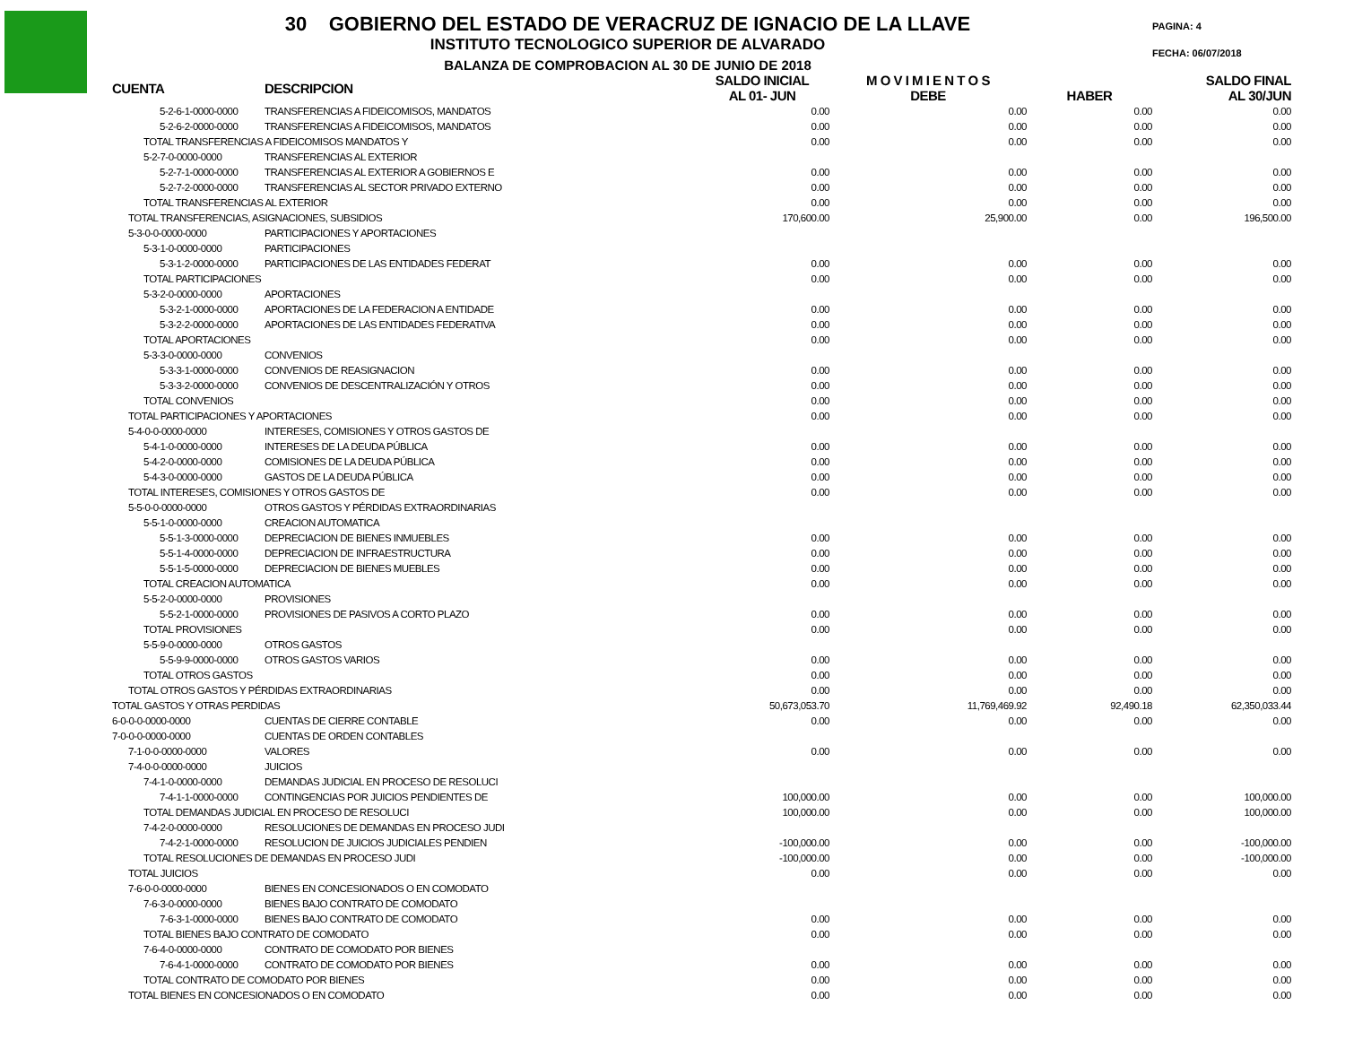30 GOBIERNO DEL ESTADO DE VERACRUZ DE IGNACIO DE LA LLAVE
INSTITUTO TECNOLOGICO SUPERIOR DE ALVARADO
BALANZA DE COMPROBACION AL 30 DE JUNIO DE 2018
PAGINA: 4
FECHA: 06/07/2018
| CUENTA | DESCRIPCION | SALDO INICIAL AL 01- JUN | M O V I M I E N T O S DEBE | HABER | SALDO FINAL AL 30/JUN |
| --- | --- | --- | --- | --- | --- |
| 5-2-6-1-0000-0000 | TRANSFERENCIAS A FIDEICOMISOS, MANDATOS | 0.00 | 0.00 | 0.00 | 0.00 |
| 5-2-6-2-0000-0000 | TRANSFERENCIAS A FIDEICOMISOS, MANDATOS | 0.00 | 0.00 | 0.00 | 0.00 |
| TOTAL TRANSFERENCIAS A FIDEICOMISOS MANDATOS Y | | 0.00 | 0.00 | 0.00 | 0.00 |
| 5-2-7-0-0000-0000 | TRANSFERENCIAS AL EXTERIOR | | | | |
| 5-2-7-1-0000-0000 | TRANSFERENCIAS AL EXTERIOR A GOBIERNOS E | 0.00 | 0.00 | 0.00 | 0.00 |
| 5-2-7-2-0000-0000 | TRANSFERENCIAS AL SECTOR PRIVADO EXTERNO | 0.00 | 0.00 | 0.00 | 0.00 |
| TOTAL TRANSFERENCIAS AL EXTERIOR | | 0.00 | 0.00 | 0.00 | 0.00 |
| TOTAL TRANSFERENCIAS, ASIGNACIONES, SUBSIDIOS | | 170,600.00 | 25,900.00 | 0.00 | 196,500.00 |
| 5-3-0-0-0000-0000 | PARTICIPACIONES Y APORTACIONES | | | | |
| 5-3-1-0-0000-0000 | PARTICIPACIONES | | | | |
| 5-3-1-2-0000-0000 | PARTICIPACIONES DE LAS ENTIDADES FEDERAT | 0.00 | 0.00 | 0.00 | 0.00 |
| TOTAL PARTICIPACIONES | | 0.00 | 0.00 | 0.00 | 0.00 |
| 5-3-2-0-0000-0000 | APORTACIONES | | | | |
| 5-3-2-1-0000-0000 | APORTACIONES DE LA FEDERACION A ENTIDADE | 0.00 | 0.00 | 0.00 | 0.00 |
| 5-3-2-2-0000-0000 | APORTACIONES DE LAS ENTIDADES FEDERATIVA | 0.00 | 0.00 | 0.00 | 0.00 |
| TOTAL APORTACIONES | | 0.00 | 0.00 | 0.00 | 0.00 |
| 5-3-3-0-0000-0000 | CONVENIOS | | | | |
| 5-3-3-1-0000-0000 | CONVENIOS DE REASIGNACION | 0.00 | 0.00 | 0.00 | 0.00 |
| 5-3-3-2-0000-0000 | CONVENIOS DE DESCENTRALIZACIÓN Y OTROS | 0.00 | 0.00 | 0.00 | 0.00 |
| TOTAL CONVENIOS | | 0.00 | 0.00 | 0.00 | 0.00 |
| TOTAL PARTICIPACIONES Y APORTACIONES | | 0.00 | 0.00 | 0.00 | 0.00 |
| 5-4-0-0-0000-0000 | INTERESES, COMISIONES Y OTROS GASTOS DE | | | | |
| 5-4-1-0-0000-0000 | INTERESES DE LA DEUDA PÚBLICA | 0.00 | 0.00 | 0.00 | 0.00 |
| 5-4-2-0-0000-0000 | COMISIONES DE LA DEUDA PÚBLICA | 0.00 | 0.00 | 0.00 | 0.00 |
| 5-4-3-0-0000-0000 | GASTOS DE LA DEUDA PÚBLICA | 0.00 | 0.00 | 0.00 | 0.00 |
| TOTAL INTERESES, COMISIONES Y OTROS GASTOS DE | | 0.00 | 0.00 | 0.00 | 0.00 |
| 5-5-0-0-0000-0000 | OTROS GASTOS Y PÉRDIDAS EXTRAORDINARIAS | | | | |
| 5-5-1-0-0000-0000 | CREACION AUTOMATICA | | | | |
| 5-5-1-3-0000-0000 | DEPRECIACION DE BIENES INMUEBLES | 0.00 | 0.00 | 0.00 | 0.00 |
| 5-5-1-4-0000-0000 | DEPRECIACION DE INFRAESTRUCTURA | 0.00 | 0.00 | 0.00 | 0.00 |
| 5-5-1-5-0000-0000 | DEPRECIACION DE BIENES MUEBLES | 0.00 | 0.00 | 0.00 | 0.00 |
| TOTAL CREACION AUTOMATICA | | 0.00 | 0.00 | 0.00 | 0.00 |
| 5-5-2-0-0000-0000 | PROVISIONES | | | | |
| 5-5-2-1-0000-0000 | PROVISIONES DE PASIVOS A CORTO PLAZO | 0.00 | 0.00 | 0.00 | 0.00 |
| TOTAL PROVISIONES | | 0.00 | 0.00 | 0.00 | 0.00 |
| 5-5-9-0-0000-0000 | OTROS GASTOS | | | | |
| 5-5-9-9-0000-0000 | OTROS GASTOS VARIOS | 0.00 | 0.00 | 0.00 | 0.00 |
| TOTAL OTROS GASTOS | | 0.00 | 0.00 | 0.00 | 0.00 |
| TOTAL OTROS GASTOS Y PÉRDIDAS EXTRAORDINARIAS | | 0.00 | 0.00 | 0.00 | 0.00 |
| TOTAL GASTOS Y OTRAS PERDIDAS | | 50,673,053.70 | 11,769,469.92 | 92,490.18 | 62,350,033.44 |
| 6-0-0-0-0000-0000 | CUENTAS DE CIERRE CONTABLE | 0.00 | 0.00 | 0.00 | 0.00 |
| 7-0-0-0-0000-0000 | CUENTAS DE ORDEN CONTABLES | | | | |
| 7-1-0-0-0000-0000 | VALORES | 0.00 | 0.00 | 0.00 | 0.00 |
| 7-4-0-0-0000-0000 | JUICIOS | | | | |
| 7-4-1-0-0000-0000 | DEMANDAS JUDICIAL EN PROCESO DE RESOLUCI | | | | |
| 7-4-1-1-0000-0000 | CONTINGENCIAS POR JUICIOS PENDIENTES DE | 100,000.00 | 0.00 | 0.00 | 100,000.00 |
| TOTAL DEMANDAS JUDICIAL EN PROCESO DE RESOLUCI | | 100,000.00 | 0.00 | 0.00 | 100,000.00 |
| 7-4-2-0-0000-0000 | RESOLUCIONES DE DEMANDAS EN PROCESO JUDI | | | | |
| 7-4-2-1-0000-0000 | RESOLUCION DE JUICIOS JUDICIALES PENDIEN | -100,000.00 | 0.00 | 0.00 | -100,000.00 |
| TOTAL RESOLUCIONES DE DEMANDAS EN PROCESO JUDI | | -100,000.00 | 0.00 | 0.00 | -100,000.00 |
| TOTAL JUICIOS | | 0.00 | 0.00 | 0.00 | 0.00 |
| 7-6-0-0-0000-0000 | BIENES EN CONCESIONADOS O EN COMODATO | | | | |
| 7-6-3-0-0000-0000 | BIENES BAJO CONTRATO DE COMODATO | | | | |
| 7-6-3-1-0000-0000 | BIENES BAJO CONTRATO DE COMODATO | 0.00 | 0.00 | 0.00 | 0.00 |
| TOTAL BIENES BAJO CONTRATO DE COMODATO | | 0.00 | 0.00 | 0.00 | 0.00 |
| 7-6-4-0-0000-0000 | CONTRATO DE COMODATO POR BIENES | | | | |
| 7-6-4-1-0000-0000 | CONTRATO DE COMODATO POR BIENES | 0.00 | 0.00 | 0.00 | 0.00 |
| TOTAL CONTRATO DE COMODATO POR BIENES | | 0.00 | 0.00 | 0.00 | 0.00 |
| TOTAL BIENES EN CONCESIONADOS O EN COMODATO | | 0.00 | 0.00 | 0.00 | 0.00 |